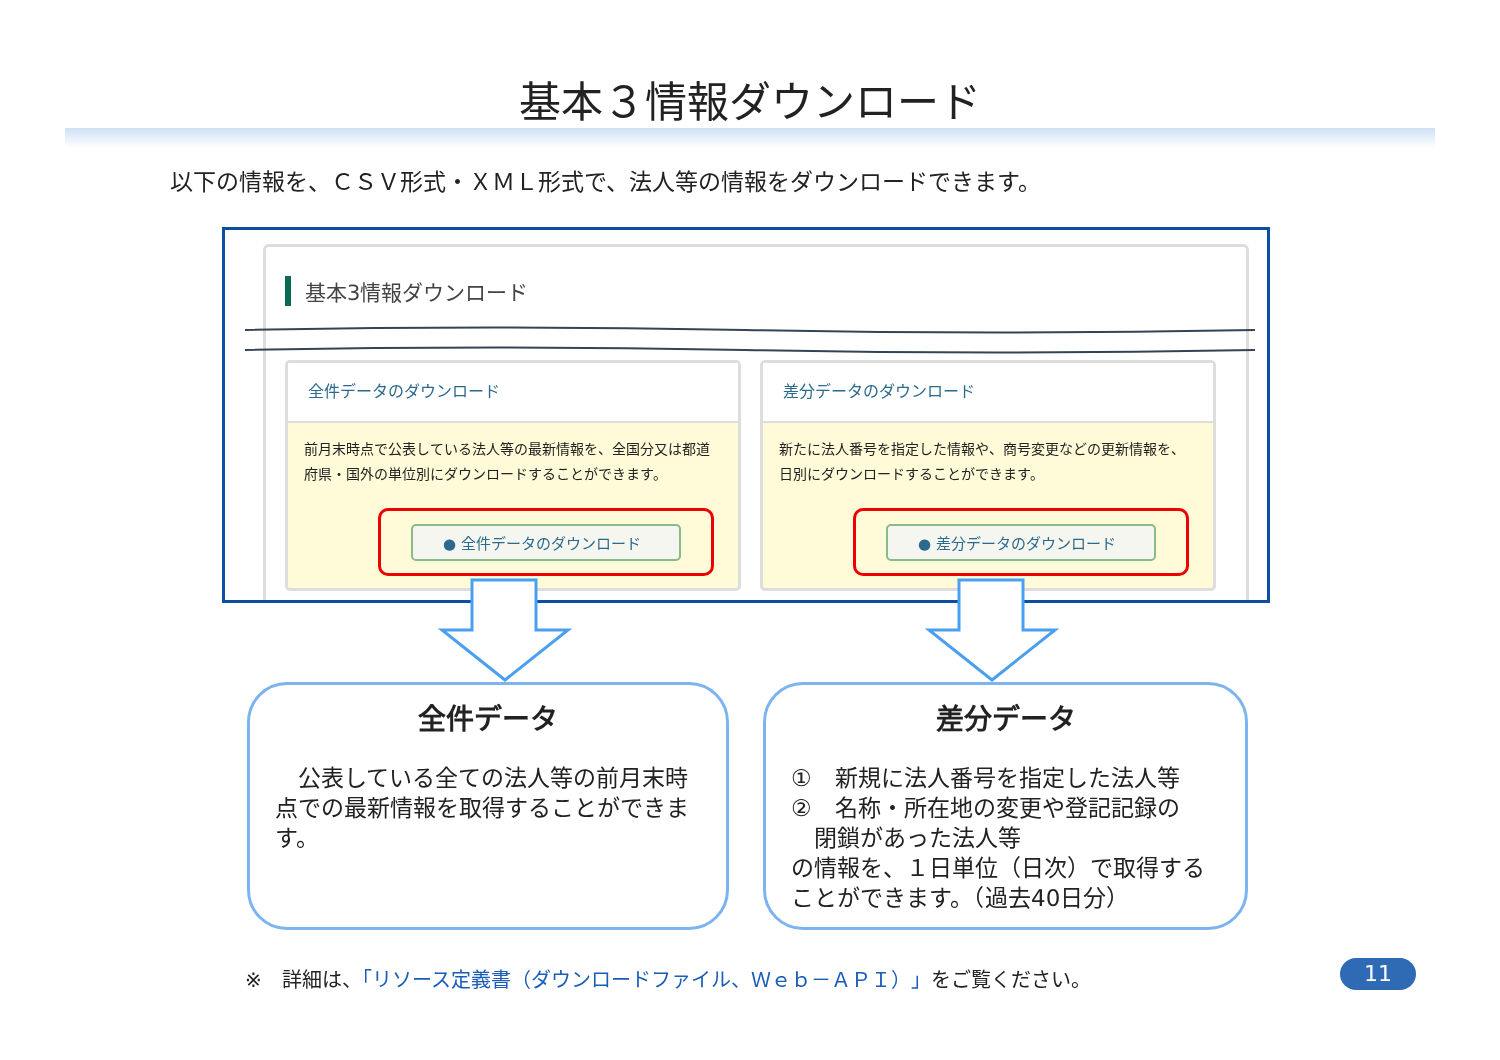基本３情報ダウンロード
以下の情報を、ＣＳＶ形式・ＸＭＬ形式で、法人等の情報をダウンロードできます。
基本3情報ダウンロード
全件データのダウンロード
前月末時点で公表している法人等の最新情報を、全国分又は都道府県・国外の単位別にダウンロードすることができます。
● 全件データのダウンロード
差分データのダウンロード
新たに法人番号を指定した情報や、商号変更などの更新情報を、日別にダウンロードすることができます。
● 差分データのダウンロード
全件データ
　公表している全ての法人等の前月末時点での最新情報を取得することができます。
差分データ
①　新規に法人番号を指定した法人等
②　名称・所在地の変更や登記記録の
　閉鎖があった法人等
の情報を、１日単位（日次）で取得することができます。（過去40日分）
※　詳細は、「リソース定義書（ダウンロードファイル、Ｗｅｂ－ＡＰＩ）」をご覧ください。
11